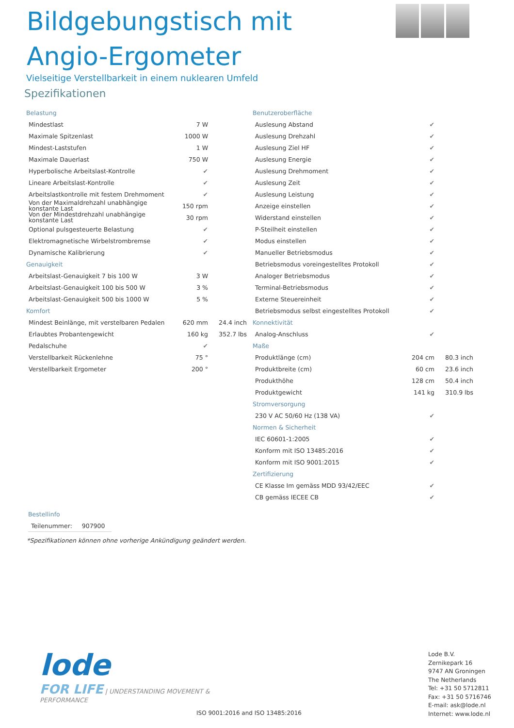Bildgebungstisch mit Angio-Ergometer
Vielseitige Verstellbarkeit in einem nuklearen Umfeld
Spezifikationen
| Belastung | | |
| Mindestlast | 7 W | |
| Maximale Spitzenlast | 1000 W | |
| Mindest-Laststufen | 1 W | |
| Maximale Dauerlast | 750 W | |
| Hyperbolische Arbeitslast-Kontrolle | ✔ | |
| Lineare Arbeitslast-Kontrolle | ✔ | |
| Arbeitslastkontrolle mit festem Drehmoment | ✔ | |
| Von der Maximaldrehzahl unabhängige konstante Last | 150 rpm | |
| Von der Mindestdrehzahl unabhängige konstante Last | 30 rpm | |
| Optional pulsgesteuerte Belastung | ✔ | |
| Elektromagnetische Wirbelstrombremse | ✔ | |
| Dynamische Kalibrierung | ✔ | |
| Genauigkeit | | |
| Arbeitslast-Genauigkeit 7 bis 100 W | 3 W | |
| Arbeitslast-Genauigkeit 100 bis 500 W | 3 % | |
| Arbeitslast-Genauigkeit 500 bis 1000 W | 5 % | |
| Komfort | | |
| Mindest Beinlänge, mit verstelbaren Pedalen | 620 mm | 24.4 inch |
| Erlaubtes Probantengewicht | 160 kg | 352.7 lbs |
| Pedalschuhe | ✔ | |
| Verstellbarkeit Rückenlehne | 75 ° | |
| Verstellbarkeit Ergometer | 200 ° | |
| Benutzeroberfläche | | |
| Auslesung Abstand | ✔ | |
| Auslesung Drehzahl | ✔ | |
| Auslesung Ziel HF | ✔ | |
| Auslesung Energie | ✔ | |
| Auslesung Drehmoment | ✔ | |
| Auslesung Zeit | ✔ | |
| Auslesung Leistung | ✔ | |
| Anzeige einstellen | ✔ | |
| Widerstand einstellen | ✔ | |
| P-Steilheit einstellen | ✔ | |
| Modus einstellen | ✔ | |
| Manueller Betriebsmodus | ✔ | |
| Betriebsmodus voreingestelltes Protokoll | ✔ | |
| Analoger Betriebsmodus | ✔ | |
| Terminal-Betriebsmodus | ✔ | |
| Externe Steuereinheit | ✔ | |
| Betriebsmodus selbst eingestelltes Protokoll | ✔ | |
| Konnektivität | | |
| Analog-Anschluss | ✔ | |
| Maße | | |
| Produktlänge (cm) | 204 cm | 80.3 inch |
| Produktbreite (cm) | 60 cm | 23.6 inch |
| Produkthöhe | 128 cm | 50.4 inch |
| Produktgewicht | 141 kg | 310.9 lbs |
| Stromversorgung | | |
| 230 V AC 50/60 Hz (138 VA) | ✔ | |
| Normen & Sicherheit | | |
| IEC 60601-1:2005 | ✔ | |
| Konform mit ISO 13485:2016 | ✔ | |
| Konform mit ISO 9001:2015 | ✔ | |
| Zertifizierung | | |
| CE Klasse Im gemäss MDD 93/42/EEC | ✔ | |
| CB gemäss IECEE CB | ✔ | |
Bestellinfo
Teilenummer: 907900
*Spezifikationen können ohne vorherige Ankündigung geändert werden.
lode
FOR LIFE
| UNDERSTANDING MOVEMENT & PERFORMANCE
ISO 9001:2016 and ISO 13485:2016
Lode B.V.
Zernikepark 16
9747 AN Groningen
The Netherlands
Tel: +31 50 5712811
Fax: +31 50 5716746
E-mail: ask@lode.nl
Internet: www.lode.nl